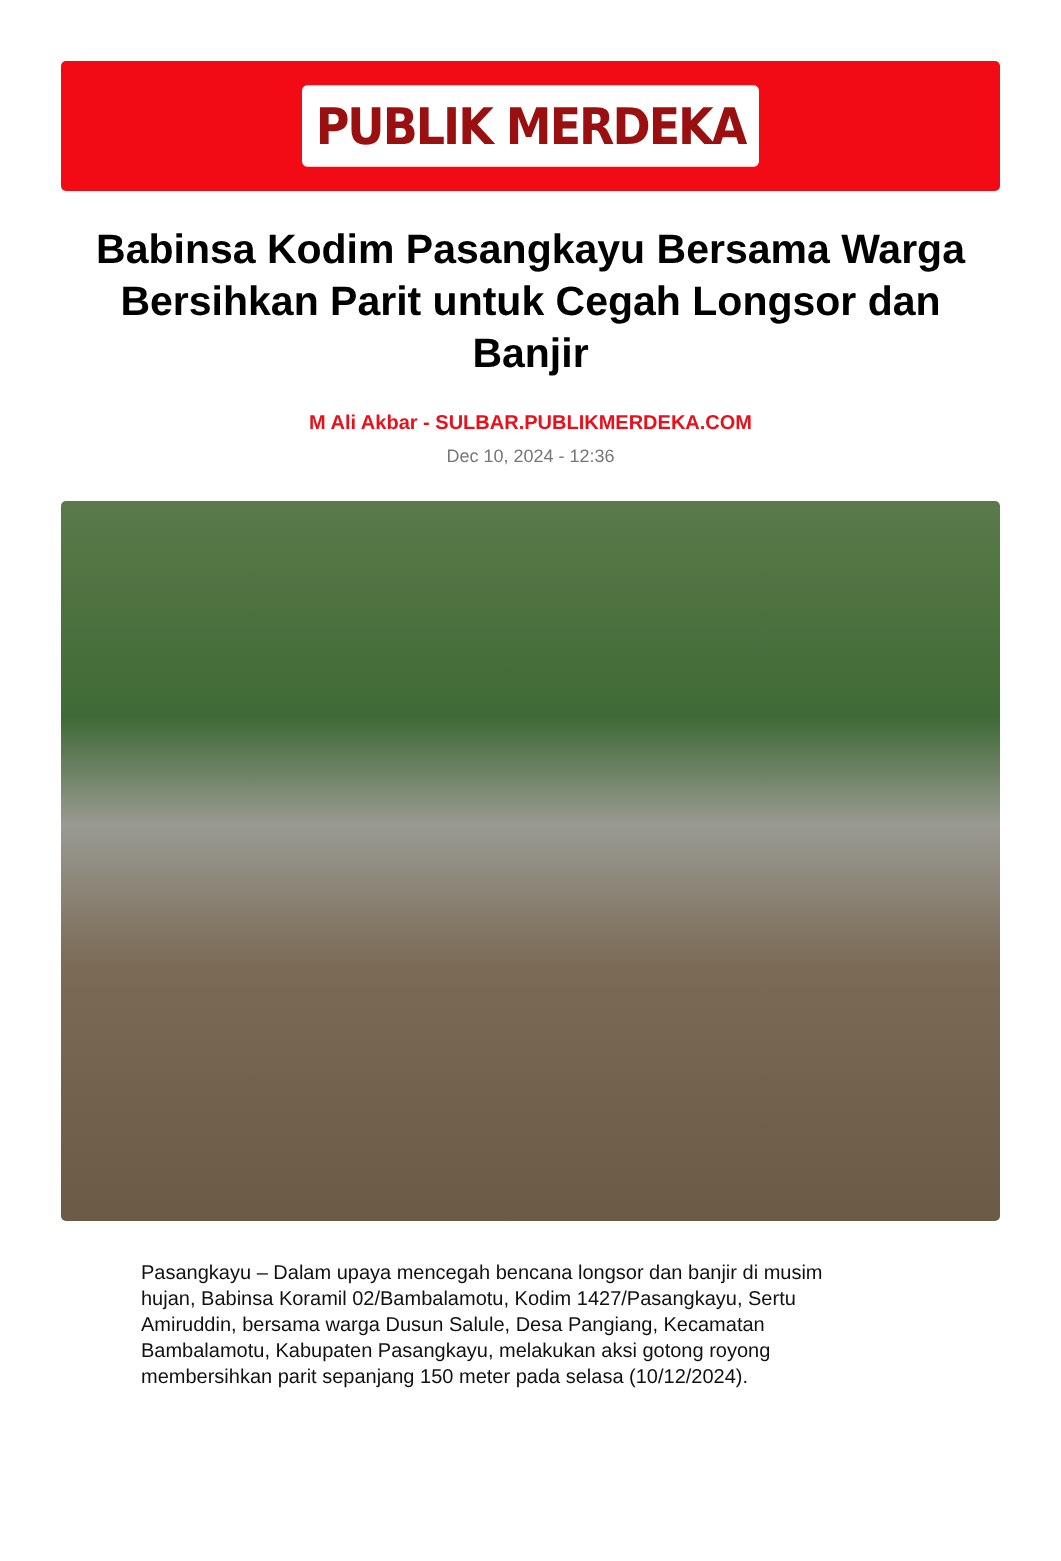PUBLIK MERDEKA
Babinsa Kodim Pasangkayu Bersama Warga Bersihkan Parit untuk Cegah Longsor dan Banjir
M Ali Akbar - SULBAR.PUBLIKMERDEKA.COM
Dec 10, 2024 - 12:36
Pasangkayu – Dalam upaya mencegah bencana longsor dan banjir di musim hujan, Babinsa Koramil 02/Bambalamotu, Kodim 1427/Pasangkayu, Sertu Amiruddin, bersama warga Dusun Salule, Desa Pangiang, Kecamatan Bambalamotu, Kabupaten Pasangkayu, melakukan aksi gotong royong membersihkan parit sepanjang 150 meter pada selasa (10/12/2024).